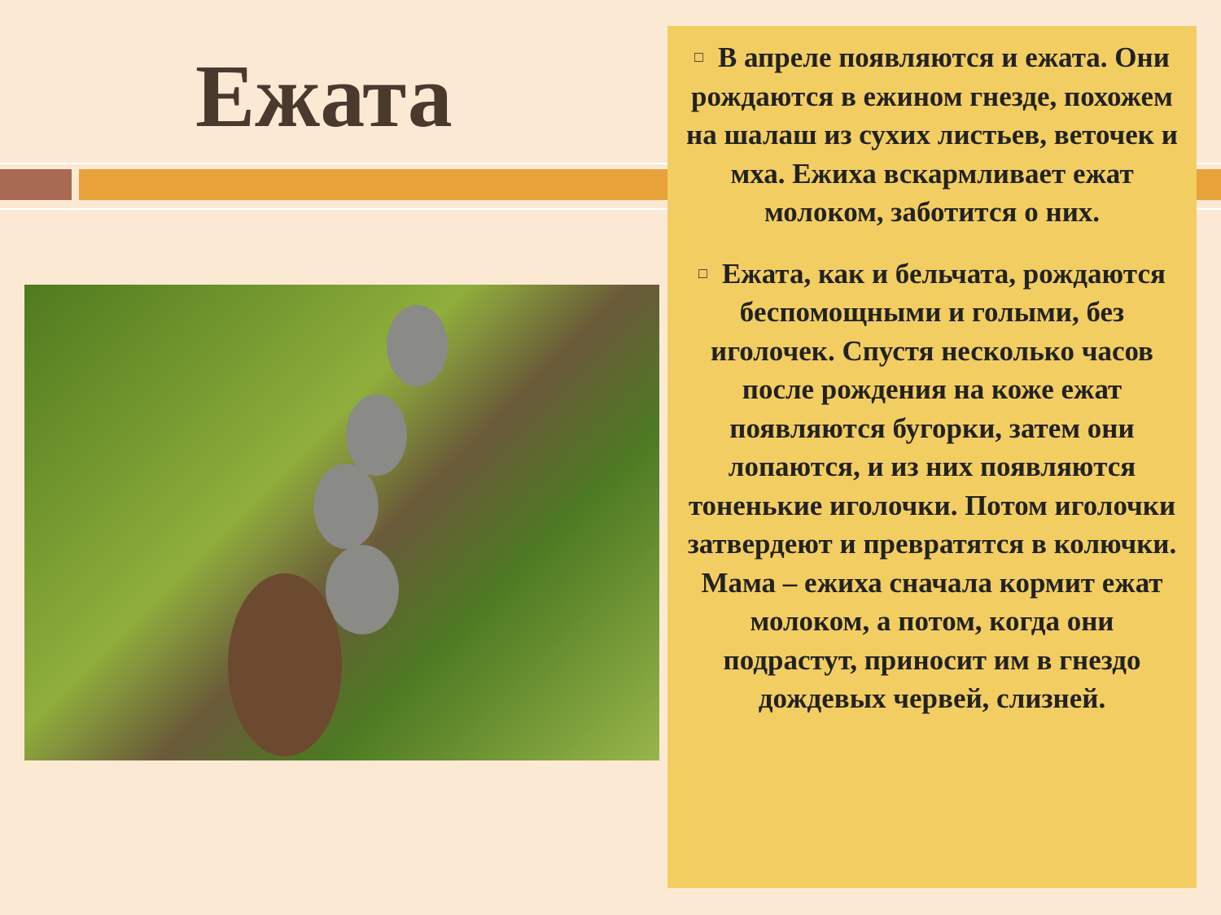Ежата
□ В апреле появляются и ежата. Они рождаются в ежином гнезде, похожем на шалаш из сухих листьев, веточек и мха. Ежиха вскармливает ежат молоком, заботится о них.
□ Ежата, как и бельчата, рождаются беспомощными и голыми, без иголочек. Спустя несколько часов после рождения на коже ежат появляются бугорки, затем они лопаются, и из них появляются тоненькие иголочки. Потом иголочки затвердеют и превратятся в колючки. Мама – ежиха сначала кормит ежат молоком, а потом, когда они подрастут, приносит им в гнездо дождевых червей, слизней.